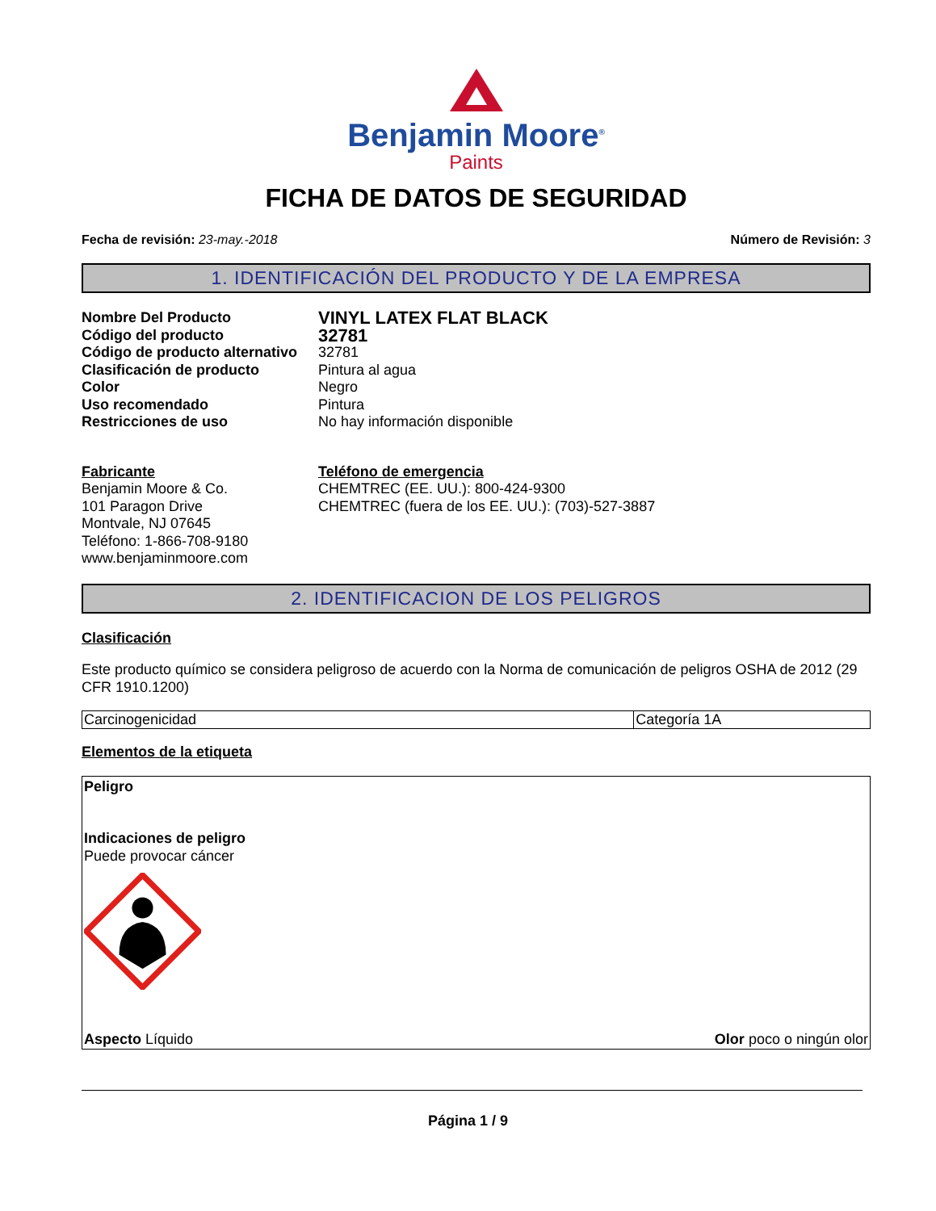Benjamin Moore<sup>®</sup>
Paints
FICHA DE DATOS DE SEGURIDAD
Fecha de revisión: 23-may.-2018 Número de Revisión: 3
1. IDENTIFICACIÓN DEL PRODUCTO Y DE LA EMPRESA
Nombre Del Producto VINYL LATEX FLAT BLACK Código del producto 32781 Código de producto alternativo 32781 Clasificación de producto Pintura al agua Color Negro Uso recomendado Pintura Restricciones de uso No hay información disponible
Fabricante
Benjamin Moore & Co.
101 Paragon Drive
Montvale, NJ 07645
Teléfono: 1-866-708-9180
www.benjaminmoore.com
Teléfono de emergencia
CHEMTREC (EE. UU.): 800-424-9300
CHEMTREC (fuera de los EE. UU.): (703)-527-3887
2. IDENTIFICACION DE LOS PELIGROS
Clasificación
Este producto químico se considera peligroso de acuerdo con la Norma de comunicación de peligros OSHA de 2012 (29 CFR 1910.1200)
| Carcinogenicidad | Categoría 1A |
Elementos de la etiqueta
Peligro
Indicaciones de peligro
Puede provocar cáncer
Aspecto Líquido Olor poco o ningún olor
Página 1 / 9